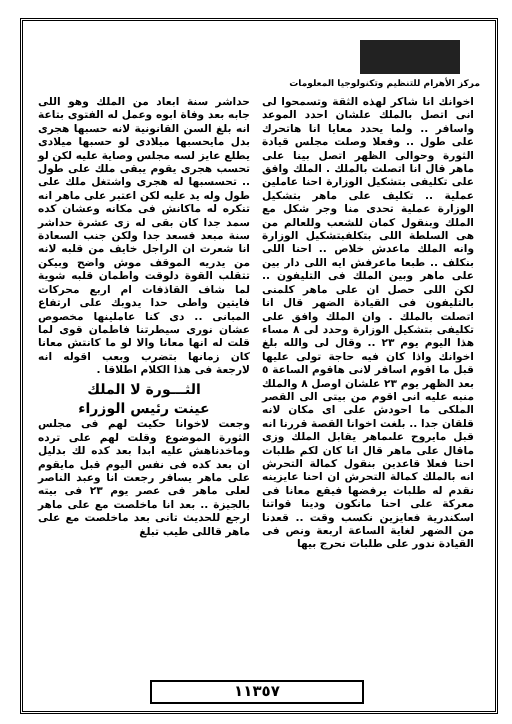مركز الأهرام للتنظيم وتكنولوجيا المعلومات
حداشر سنة ابعاد من الملك وهو اللى جابه بعد وفاة ابوه وعمل له الفتوى بتاعة انه بلغ السن القانونية لانه حسبها هجرى بدل مايحسبها ميلادى لو حسبها ميلادى يطلع عايز لسه مجلس وصاية عليه لكن لو تحسب هجرى يقوم يبقى ملك على طول .. تحسسبها له هجرى واشتغل ملك على طول وله يد عليه لكن اعتبر على ماهر انه تنكره له ماكانش فى مكانه وعشان كده سمد جدا كان بقى له زى عشرة حداشر سنة مبعد فسعد جدا ولكن جنب السعادة انا شعرت ان الراجل خايف من قلبه لانه من يدريه الموقف موش واضح وبيكن تتقلب القوة دلوقت واطمان قلبه شوية لما شاف القاذفات ام اربع محركات فايتين واطى حدا يدوبك على ارتفاع المبانى .. دى كنا عاملينها مخصوص عشان نورى سيطرتنا فاطمان قوى لما قلت له انها معانا والا لو ما كانتش معانا كان زمانها بتضرب وبعب اقوله انه لارجعة فى هذا الكلام اطلاقا .
الثـــورة لا الملك
عينت رئيس الوزراء
وجعت لاخوانا حكيت لهم فى مجلس الثورة الموضوع وقلت لهم على ترده وماخدناهش عليه ابدا بعد كده لك بدليل ان بعد كده فى نفس اليوم قبل مايقوم على ماهر يسافر رجعت انا وعبد الناصر لعلى ماهر فى عصر يوم ٢٣ فى بيته بالجيزة .. بعد انا ماخلصت مع على ماهر ارجع للحديث تانى بعد ماخلصت مع على ماهر قاللى طيب تبلغ
اخوانك انا شاكر لهذه الثقة وتسمحوا لى انى اتصل بالملك علشان احدد الموعد واسافر .. ولما يحدد معايا انا هاتحرك على طول .. وفعلا وصلت مجلس قيادة الثورة وحوالى الظهر اتصل بينا على ماهر قال انا اتصلت بالملك . الملك وافق على تكليفى بتشكيل الوزارة احنا عاملين عملية .. تكليف على ماهر بتشكيل الوزارة عملية تحدى منا وجر شكل مع الملك وبنقول كمان للشعب وللعالم من هى السلطة اللى بتكلفبتشكيل الوزارة وانه الملك ماعدش خلاص .. احنا اللى بنكلف .. طبعا ماعرفش ايه اللى دار بين على ماهر وبين الملك فى التليفون .. لكن اللى حصل ان على ماهر كلمنى بالتليفون فى القيادة الضهر قال انا اتصلت بالملك . وان الملك وافق على تكليفى بتشكيل الوزارة وحدد لى ٨ مساء هذا اليوم يوم ٢٣ .. وقال لى والله بلغ اخوانك واذا كان فيه حاجة تولى عليها قبل ما اقوم اسافر لانى هاقوم الساعة ٥ بعد الظهر يوم ٢٣ علشان اوصل ٨ والملك منبه عليه انى اقوم من بيتى الى القصر الملكى ما احودش على اى مكان لانه قلقان جدا .. بلغت اخوانا القصة قررنا انه قبل مايروح علىماهر يقابل الملك وزى ماقال على ماهر قال انا كان لكم طلبات احنا فعلا قاعدين بنقول كمالة التحرش انه بالملك كمالة التحرش ان احنا عايزينه نقدم له طلبات يرفضها فيقع معانا فى معركة على احنا مانكون ودينا قواتنا اسكندرية فعايزين نكسب وقت .. قعدنا من الضهر لغاية الساعة اربعة ونص فى القيادة ندور على طلبات نحرج بيها
١١٣٥٧